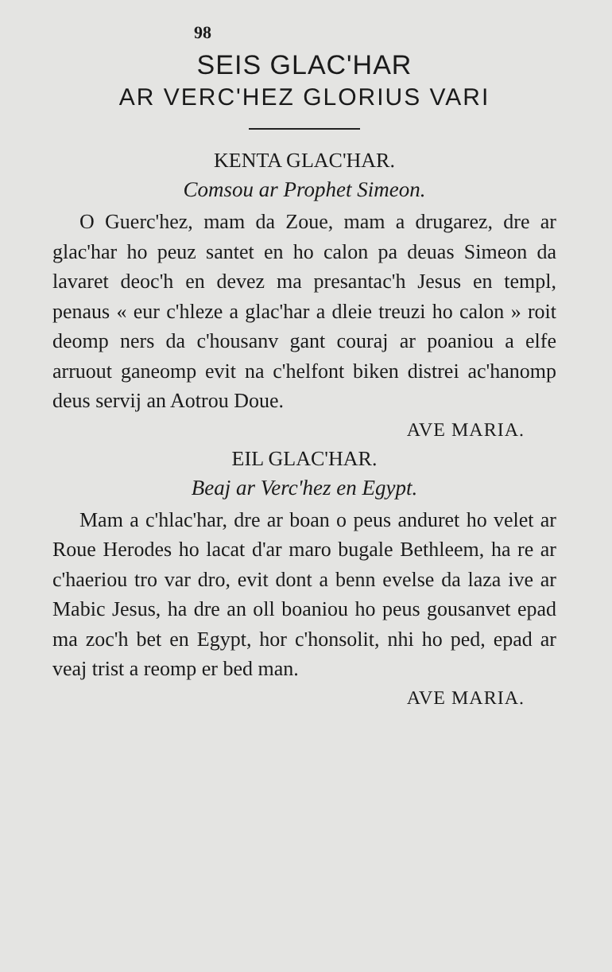98
SEIS GLAC'HAR
AR VERC'HEZ GLORIUS VARI
KENTA GLAC'HAR.
Comsou ar Prophet Simeon.
O Guerc'hez, mam da Zoue, mam a drugarez, dre ar glac'har ho peuz santet en ho calon pa deuas Simeon da lavaret deoc'h en devez ma presantac'h Jesus en templ, penaus « eur c'hleze a glac'har a dleie treuzi ho calon » roit deomp ners da c'housanv gant couraj ar poaniou a elfe arruout ganeomp evit na c'helfont biken distrei ac'hanomp deus servij an Aotrou Doue.
AVE MARIA.
EIL GLAC'HAR.
Beaj ar Verc'hez en Egypt.
Mam a c'hlac'har, dre ar boan o peus anduret ho velet ar Roue Herodes ho lacat d'ar maro bugale Bethleem, ha re ar c'haeriou tro var dro, evit dont a benn evelse da laza ive ar Mabic Jesus, ha dre an oll boaniou ho peus gousanvet epad ma zoc'h bet en Egypt, hor c'honsolit, nhi ho ped, epad ar veaj trist a reomp er bed man.
AVE MARIA.